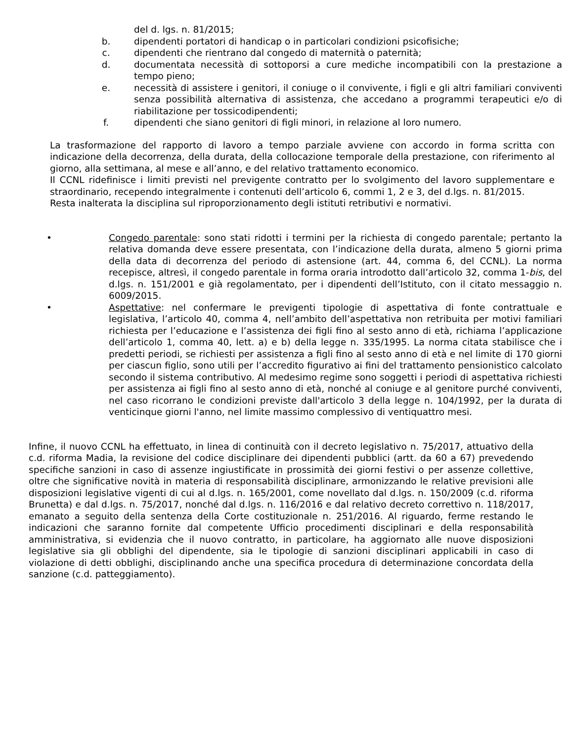del d. lgs. n. 81/2015;
b. dipendenti portatori di handicap o in particolari condizioni psicofisiche;
c. dipendenti che rientrano dal congedo di maternità o paternità;
d. documentata necessità di sottoporsi a cure mediche incompatibili con la prestazione a tempo pieno;
e. necessità di assistere i genitori, il coniuge o il convivente, i figli e gli altri familiari conviventi senza possibilità alternativa di assistenza, che accedano a programmi terapeutici e/o di riabilitazione per tossicodipendenti;
f. dipendenti che siano genitori di figli minori, in relazione al loro numero.
La trasformazione del rapporto di lavoro a tempo parziale avviene con accordo in forma scritta con indicazione della decorrenza, della durata, della collocazione temporale della prestazione, con riferimento al giorno, alla settimana, al mese e all’anno, e del relativo trattamento economico.
Il CCNL ridefinisce i limiti previsti nel previgente contratto per lo svolgimento del lavoro supplementare e straordinario, recependo integralmente i contenuti dell’articolo 6, commi 1, 2 e 3, del d.lgs. n. 81/2015.
Resta inalterata la disciplina sul riproporzionamento degli istituti retributivi e normativi.
• Congedo parentale: sono stati ridotti i termini per la richiesta di congedo parentale; pertanto la relativa domanda deve essere presentata, con l’indicazione della durata, almeno 5 giorni prima della data di decorrenza del periodo di astensione (art. 44, comma 6, del CCNL). La norma recepisce, altresì, il congedo parentale in forma oraria introdotto dall’articolo 32, comma 1-bis, del d.lgs. n. 151/2001 e già regolamentato, per i dipendenti dell’Istituto, con il citato messaggio n. 6009/2015.
• Aspettative: nel confermare le previgenti tipologie di aspettativa di fonte contrattuale e legislativa, l’articolo 40, comma 4, nell’ambito dell’aspettativa non retribuita per motivi familiari richiesta per l’educazione e l’assistenza dei figli fino al sesto anno di età, richiama l’applicazione dell’articolo 1, comma 40, lett. a) e b) della legge n. 335/1995. La norma citata stabilisce che i predetti periodi, se richiesti per assistenza a figli fino al sesto anno di età e nel limite di 170 giorni per ciascun figlio, sono utili per l’accredito figurativo ai fini del trattamento pensionistico calcolato secondo il sistema contributivo. Al medesimo regime sono soggetti i periodi di aspettativa richiesti per assistenza ai figli fino al sesto anno di età, nonché al coniuge e al genitore purché conviventi, nel caso ricorrano le condizioni previste dall'articolo 3 della legge n. 104/1992, per la durata di venticinque giorni l'anno, nel limite massimo complessivo di ventiquattro mesi.
Infine, il nuovo CCNL ha effettuato, in linea di continuità con il decreto legislativo n. 75/2017, attuativo della c.d. riforma Madia, la revisione del codice disciplinare dei dipendenti pubblici (artt. da 60 a 67) prevedendo specifiche sanzioni in caso di assenze ingiustificate in prossimità dei giorni festivi o per assenze collettive, oltre che significative novità in materia di responsabilità disciplinare, armonizzando le relative previsioni alle disposizioni legislative vigenti di cui al d.lgs. n. 165/2001, come novellato dal d.lgs. n. 150/2009 (c.d. riforma Brunetta) e dal d.lgs. n. 75/2017, nonché dal d.lgs. n. 116/2016 e dal relativo decreto correttivo n. 118/2017, emanato a seguito della sentenza della Corte costituzionale n. 251/2016. Al riguardo, ferme restando le indicazioni che saranno fornite dal competente Ufficio procedimenti disciplinari e della responsabilità amministrativa, si evidenzia che il nuovo contratto, in particolare, ha aggiornato alle nuove disposizioni legislative sia gli obblighi del dipendente, sia le tipologie di sanzioni disciplinari applicabili in caso di violazione di detti obblighi, disciplinando anche una specifica procedura di determinazione concordata della sanzione (c.d. patteggiamento).